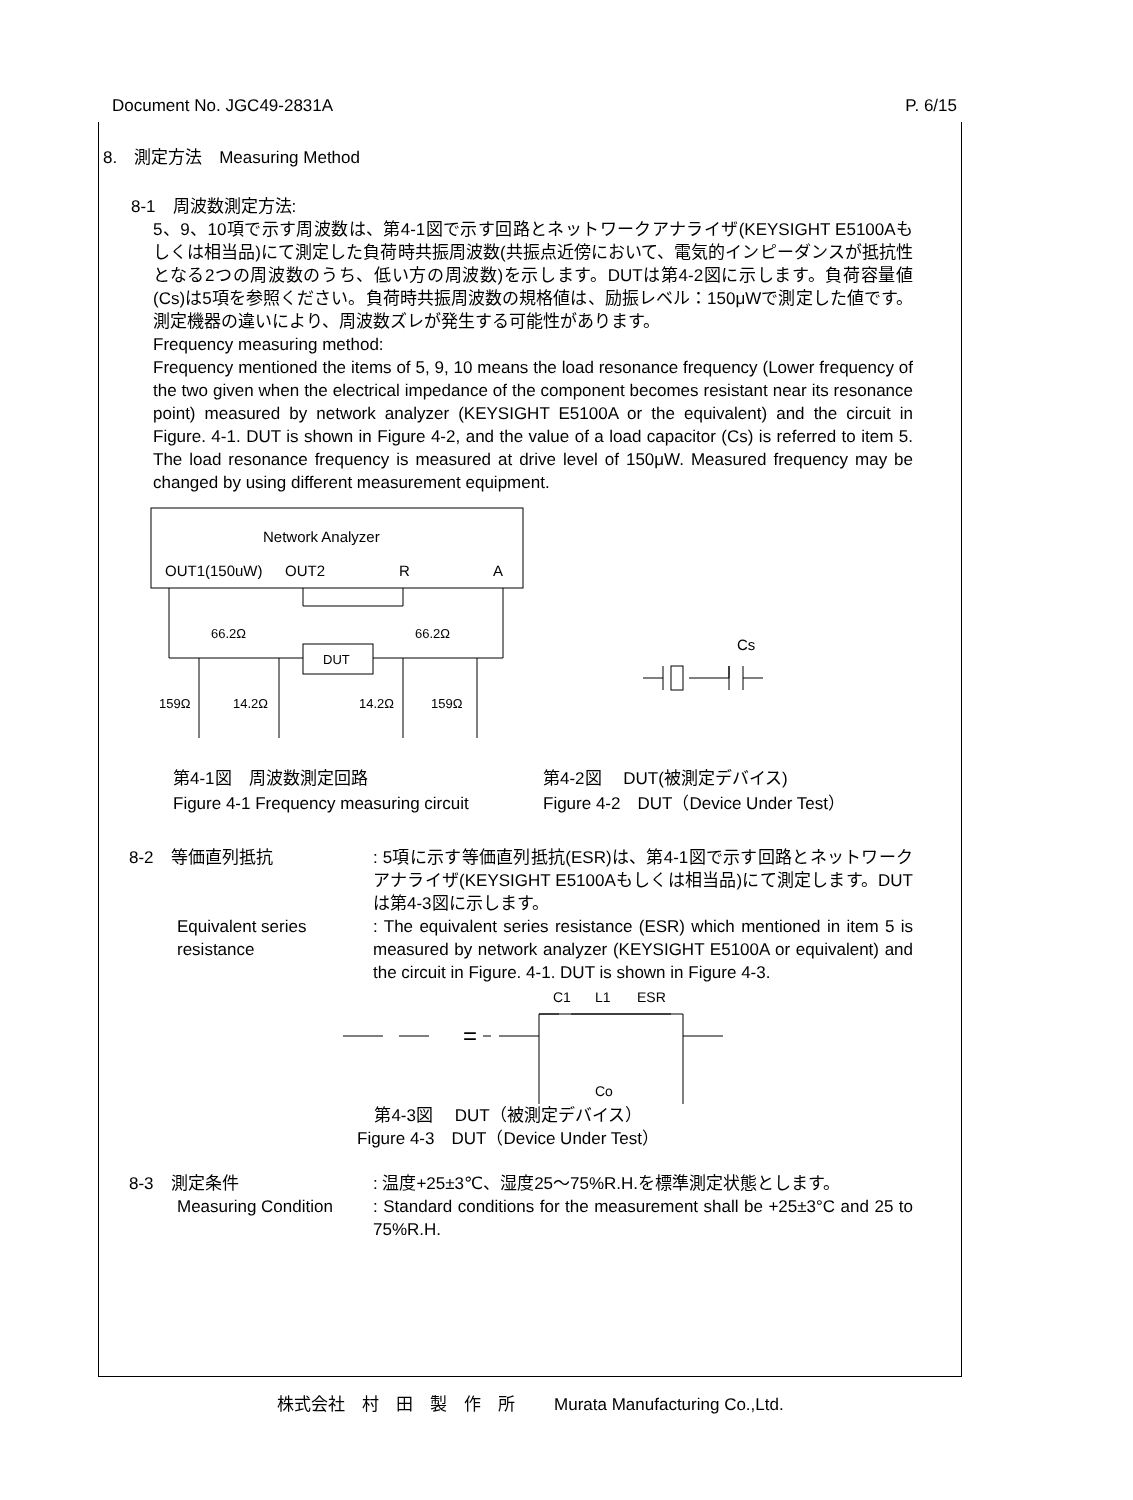Document No. JGC49-2831A P. 6/15
8.　測定方法　Measuring Method
8-1　周波数測定方法:
5、9、10項で示す周波数は、第4-1図で示す回路とネットワークアナライザ(KEYSIGHT E5100Aもしくは相当品)にて測定した負荷時共振周波数(共振点近傍において、電気的インピーダンスが抵抗性となる2つの周波数のうち、低い方の周波数)を示します。DUTは第4-2図に示します。負荷容量値(Cs)は5項を参照ください。負荷時共振周波数の規格値は、励振レベル：150μWで測定した値です。測定機器の違いにより、周波数ズレが発生する可能性があります。
Frequency measuring method:
Frequency mentioned the items of 5, 9, 10 means the load resonance frequency (Lower frequency of the two given when the electrical impedance of the component becomes resistant near its resonance point) measured by network analyzer (KEYSIGHT E5100A or the equivalent) and the circuit in Figure. 4-1. DUT is shown in Figure 4-2, and the value of a load capacitor (Cs) is referred to item 5. The load resonance frequency is measured at drive level of 150μW. Measured frequency may be changed by using different measurement equipment.
Network Analyzer
OUT1(150uW)
OUT2
R
A
DUT
66.2Ω
66.2Ω
159Ω
14.2Ω
14.2Ω
159Ω
Cs
第4-1図　周波数測定回路
Figure 4-1 Frequency measuring circuit
第4-2図　 DUT(被測定デバイス)
Figure 4-2　DUT（Device Under Test）
8-2　等価直列抵抗 : 5項に示す等価直列抵抗(ESR)は、第4-1図で示す回路とネットワークアナライザ(KEYSIGHT E5100Aもしくは相当品)にて測定します。DUTは第4-3図に示します。
Equivalent series resistance
: The equivalent series resistance (ESR) which mentioned in item 5 is measured by network analyzer (KEYSIGHT E5100A or equivalent) and the circuit in Figure. 4-1. DUT is shown in Figure 4-3.
C1
L1
ESR
=
Co
第4-3図　 DUT（被測定デバイス）
Figure 4-3　DUT（Device Under Test）
8-3　測定条件 : 温度+25±3℃、湿度25～75%R.H.を標準測定状態とします。
Measuring Condition : Standard conditions for the measurement shall be +25±3°C and 25 to 75%R.H.
株式会社　村　田　製　作　所　　 Murata Manufacturing Co.,Ltd.